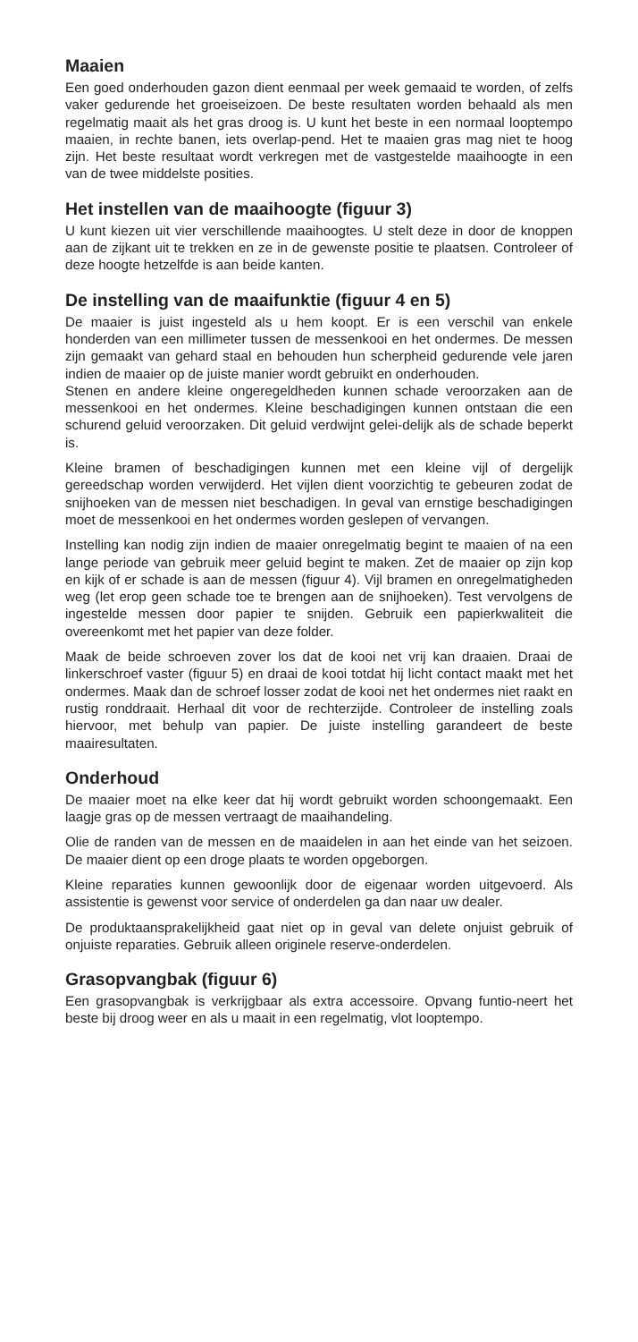Maaien
Een goed onderhouden gazon dient eenmaal per week gemaaid te worden, of zelfs vaker gedurende het groeiseizoen. De beste resultaten worden behaald als men regelmatig maait als het gras droog is. U kunt het beste in een normaal looptempo maaien, in rechte banen, iets overlap-pend. Het te maaien gras mag niet te hoog zijn. Het beste resultaat wordt verkregen met de vastgestelde maaihoogte in een van de twee middelste posities.
Het instellen van de maaihoogte (figuur 3)
U kunt kiezen uit vier verschillende maaihoogtes. U stelt deze in door de knoppen aan de zijkant uit te trekken en ze in de gewenste positie te plaatsen. Controleer of deze hoogte hetzelfde is aan beide kanten.
De instelling van de maaifunktie (figuur 4 en 5)
De maaier is juist ingesteld als u hem koopt. Er is een verschil van enkele honderden van een millimeter tussen de messenkooi en het ondermes. De messen zijn gemaakt van gehard staal en behouden hun scherpheid gedurende vele jaren indien de maaier op de juiste manier wordt gebruikt en onderhouden.
Stenen en andere kleine ongeregeldheden kunnen schade veroorzaken aan de messenkooi en het ondermes. Kleine beschadigingen kunnen ontstaan die een schurend geluid veroorzaken. Dit geluid verdwijnt gelei-delijk als de schade beperkt is.
Kleine bramen of beschadigingen kunnen met een kleine vijl of dergelijk gereedschap worden verwijderd. Het vijlen dient voorzichtig te gebeuren zodat de snijhoeken van de messen niet beschadigen. In geval van ernstige beschadigingen moet de messenkooi en het ondermes worden geslepen of vervangen.
Instelling kan nodig zijn indien de maaier onregelmatig begint te maaien of na een lange periode van gebruik meer geluid begint te maken. Zet de maaier op zijn kop en kijk of er schade is aan de messen (figuur 4). Vijl bramen en onregelmatigheden weg (let erop geen schade toe te brengen aan de snijhoeken). Test vervolgens de ingestelde messen door papier te snijden. Gebruik een papierkwaliteit die overeenkomt met het papier van deze folder.
Maak de beide schroeven zover los dat de kooi net vrij kan draaien. Draai de linkerschroef vaster (figuur 5) en draai de kooi totdat hij licht contact maakt met het ondermes. Maak dan de schroef losser zodat de kooi net het ondermes niet raakt en rustig ronddraait. Herhaal dit voor de rechterzijde. Controleer de instelling zoals hiervoor, met behulp van papier. De juiste instelling garandeert de beste maairesultaten.
Onderhoud
De maaier moet na elke keer dat hij wordt gebruikt worden schoongemaakt. Een laagje gras op de messen vertraagt de maaihandeling.
Olie de randen van de messen en de maaidelen in aan het einde van het seizoen. De maaier dient op een droge plaats te worden opgeborgen.
Kleine reparaties kunnen gewoonlijk door de eigenaar worden uitgevoerd. Als assistentie is gewenst voor service of onderdelen ga dan naar uw dealer.
De produktaansprakelijkheid gaat niet op in geval van delete onjuist gebruik of onjuiste reparaties. Gebruik alleen originele reserve-onderdelen.
Grasopvangbak (figuur 6)
Een grasopvangbak is verkrijgbaar als extra accessoire. Opvang funtio-neert het beste bij droog weer en als u maait in een regelmatig, vlot looptempo.